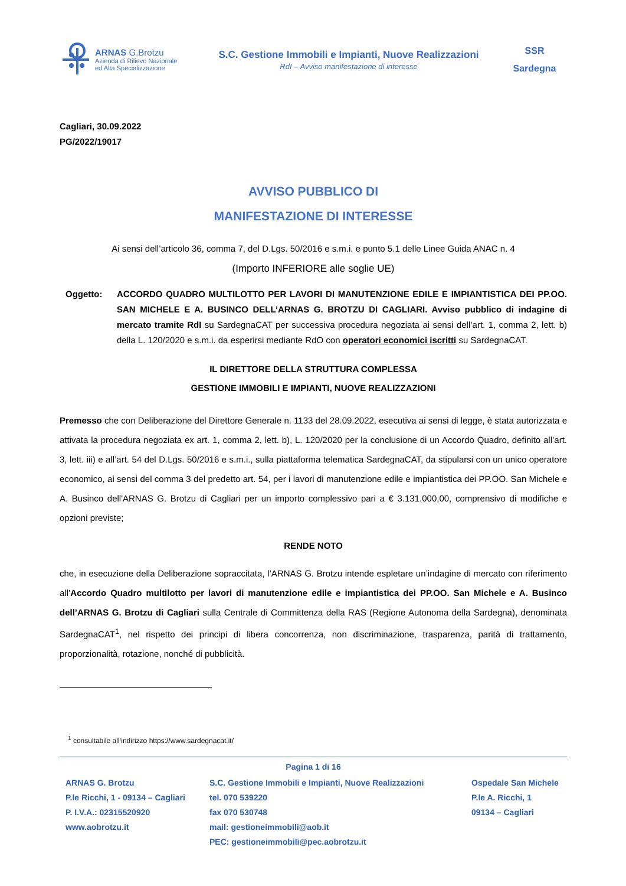ARNAS G.Brotzu
Azienda di Rilievo Nazionale
ed Alta Specializzazione
S.C. Gestione Immobili e Impianti, Nuove Realizzazioni
RdI – Avviso manifestazione di interesse
SSR
Sardegna
Cagliari, 30.09.2022
PG/2022/19017
AVVISO PUBBLICO DI
MANIFESTAZIONE DI INTERESSE
Ai sensi dell’articolo 36, comma 7, del D.Lgs. 50/2016 e s.m.i. e punto 5.1 delle Linee Guida ANAC n. 4
(Importo INFERIORE alle soglie UE)
Oggetto: ACCORDO QUADRO MULTILOTTO PER LAVORI DI MANUTENZIONE EDILE E IMPIANTISTICA DEI PP.OO. SAN MICHELE E A. BUSINCO DELL’ARNAS G. BROTZU DI CAGLIARI. Avviso pubblico di indagine di mercato tramite RdI su SardegnaCAT per successiva procedura negoziata ai sensi dell’art. 1, comma 2, lett. b) della L. 120/2020 e s.m.i. da esperirsi mediante RdO con operatori economici iscritti su SardegnaCAT.
IL DIRETTORE DELLA STRUTTURA COMPLESSA
GESTIONE IMMOBILI E IMPIANTI, NUOVE REALIZZAZIONI
Premesso che con Deliberazione del Direttore Generale n. 1133 del 28.09.2022, esecutiva ai sensi di legge, è stata autorizzata e attivata la procedura negoziata ex art. 1, comma 2, lett. b), L. 120/2020 per la conclusione di un Accordo Quadro, definito all’art. 3, lett. iii) e all’art. 54 del D.Lgs. 50/2016 e s.m.i., sulla piattaforma telematica SardegnaCAT, da stipularsi con un unico operatore economico, ai sensi del comma 3 del predetto art. 54, per i lavori di manutenzione edile e impiantistica dei PP.OO. San Michele e A. Businco dell'ARNAS G. Brotzu di Cagliari per un importo complessivo pari a € 3.131.000,00, comprensivo di modifiche e opzioni previste;
RENDE NOTO
che, in esecuzione della Deliberazione sopraccitata, l’ARNAS G. Brotzu intende espletare un’indagine di mercato con riferimento all’Accordo Quadro multilotto per lavori di manutenzione edile e impiantistica dei PP.OO. San Michele e A. Businco dell’ARNAS G. Brotzu di Cagliari sulla Centrale di Committenza della RAS (Regione Autonoma della Sardegna), denominata SardegnaCAT<sup>1</sup>, nel rispetto dei principi di libera concorrenza, non discriminazione, trasparenza, parità di trattamento, proporzionalità, rotazione, nonché di pubblicità.
<sup>1</sup> consultabile all’indirizzo https://www.sardegnacat.it/
Pagina 1 di 16
ARNAS G. Brotzu
P.le Ricchi, 1 - 09134 – Cagliari
P. I.V.A.: 02315520920
www.aobrotzu.it
S.C. Gestione Immobili e Impianti, Nuove Realizzazioni
tel. 070 539220
fax 070 530748
mail: gestioneimmobili@aob.it
PEC: gestioneimmobili@pec.aobrotzu.it
Ospedale San Michele
P.le A. Ricchi, 1
09134 – Cagliari